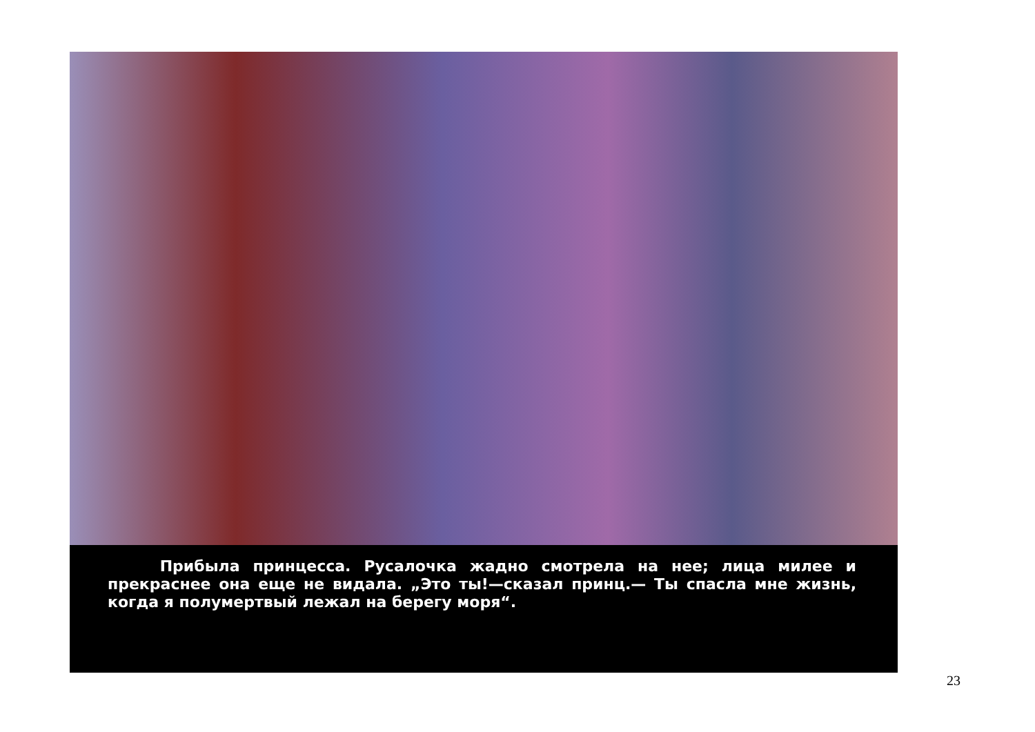Прибыла принцесса. Русалочка жадно смотрела на нее; лица милее и прекраснее она еще не видала. „Это ты!—сказал принц.— Ты спасла мне жизнь, когда я полумертвый лежал на берегу моря“.
23